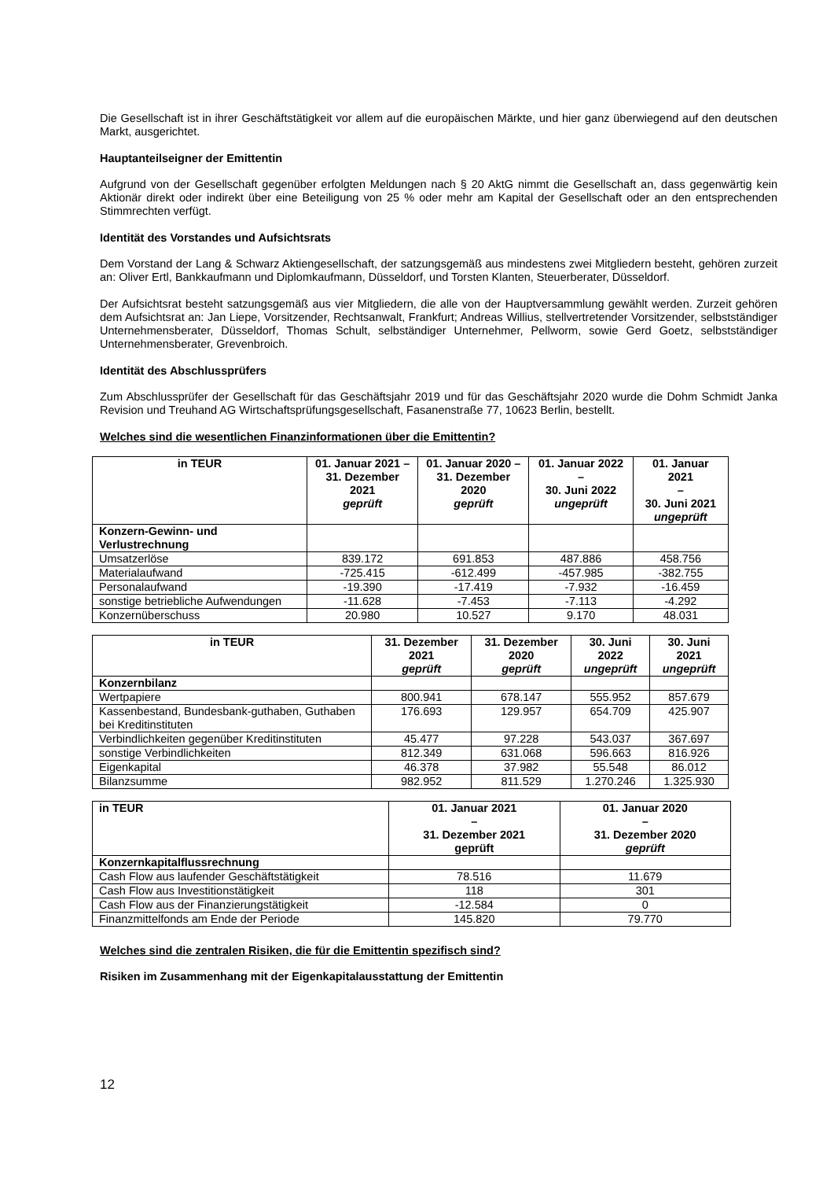Die Gesellschaft ist in ihrer Geschäftstätigkeit vor allem auf die europäischen Märkte, und hier ganz überwiegend auf den deutschen Markt, ausgerichtet.
Hauptanteilseigner der Emittentin
Aufgrund von der Gesellschaft gegenüber erfolgten Meldungen nach § 20 AktG nimmt die Gesellschaft an, dass gegenwärtig kein Aktionär direkt oder indirekt über eine Beteiligung von 25 % oder mehr am Kapital der Gesellschaft oder an den entsprechenden Stimmrechten verfügt.
Identität des Vorstandes und Aufsichtsrats
Dem Vorstand der Lang & Schwarz Aktiengesellschaft, der satzungsgemäß aus mindestens zwei Mitgliedern besteht, gehören zurzeit an: Oliver Ertl, Bankkaufmann und Diplomkaufmann, Düsseldorf, und Torsten Klanten, Steuerberater, Düsseldorf.
Der Aufsichtsrat besteht satzungsgemäß aus vier Mitgliedern, die alle von der Hauptversammlung gewählt werden. Zurzeit gehören dem Aufsichtsrat an: Jan Liepe, Vorsitzender, Rechtsanwalt, Frankfurt; Andreas Willius, stellvertretender Vorsitzender, selbstständiger Unternehmensberater, Düsseldorf, Thomas Schult, selbständiger Unternehmer, Pellworm, sowie Gerd Goetz, selbstständiger Unternehmensberater, Grevenbroich.
Identität des Abschlussprüfers
Zum Abschlussprüfer der Gesellschaft für das Geschäftsjahr 2019 und für das Geschäftsjahr 2020 wurde die Dohm Schmidt Janka Revision und Treuhand AG Wirtschaftsprüfungsgesellschaft, Fasanenstraße 77, 10623 Berlin, bestellt.
Welches sind die wesentlichen Finanzinformationen über die Emittentin?
| in TEUR | 01. Januar 2021 – 31. Dezember 2021 geprüft | 01. Januar 2020 – 31. Dezember 2020 geprüft | 01. Januar 2022 – 30. Juni 2022 ungeprüft | 01. Januar 2021 – 30. Juni 2021 ungeprüft |
| --- | --- | --- | --- | --- |
| Konzern-Gewinn- und Verlustrechnung | | | | |
| Umsatzerlöse | 839.172 | 691.853 | 487.886 | 458.756 |
| Materialaufwand | -725.415 | -612.499 | -457.985 | -382.755 |
| Personalaufwand | -19.390 | -17.419 | -7.932 | -16.459 |
| sonstige betriebliche Aufwendungen | -11.628 | -7.453 | -7.113 | -4.292 |
| Konzernüberschuss | 20.980 | 10.527 | 9.170 | 48.031 |
| in TEUR | 31. Dezember 2021 geprüft | 31. Dezember 2020 geprüft | 30. Juni 2022 ungeprüft | 30. Juni 2021 ungeprüft |
| --- | --- | --- | --- | --- |
| Konzernbilanz | | | | |
| Wertpapiere | 800.941 | 678.147 | 555.952 | 857.679 |
| Kassenbestand, Bundesbank-guthaben, Guthaben bei Kreditinstituten | 176.693 | 129.957 | 654.709 | 425.907 |
| Verbindlichkeiten gegenüber Kreditinstituten | 45.477 | 97.228 | 543.037 | 367.697 |
| sonstige Verbindlichkeiten | 812.349 | 631.068 | 596.663 | 816.926 |
| Eigenkapital | 46.378 | 37.982 | 55.548 | 86.012 |
| Bilanzsumme | 982.952 | 811.529 | 1.270.246 | 1.325.930 |
| in TEUR | 01. Januar 2021 – 31. Dezember 2021 geprüft | 01. Januar 2020 – 31. Dezember 2020 geprüft |
| --- | --- | --- |
| Konzernkapitalflussrechnung | | |
| Cash Flow aus laufender Geschäftstätigkeit | 78.516 | 11.679 |
| Cash Flow aus Investitionstätigkeit | 118 | 301 |
| Cash Flow aus der Finanzierungstätigkeit | -12.584 | 0 |
| Finanzmittelfonds am Ende der Periode | 145.820 | 79.770 |
Welches sind die zentralen Risiken, die für die Emittentin spezifisch sind?
Risiken im Zusammenhang mit der Eigenkapitalausstattung der Emittentin
12